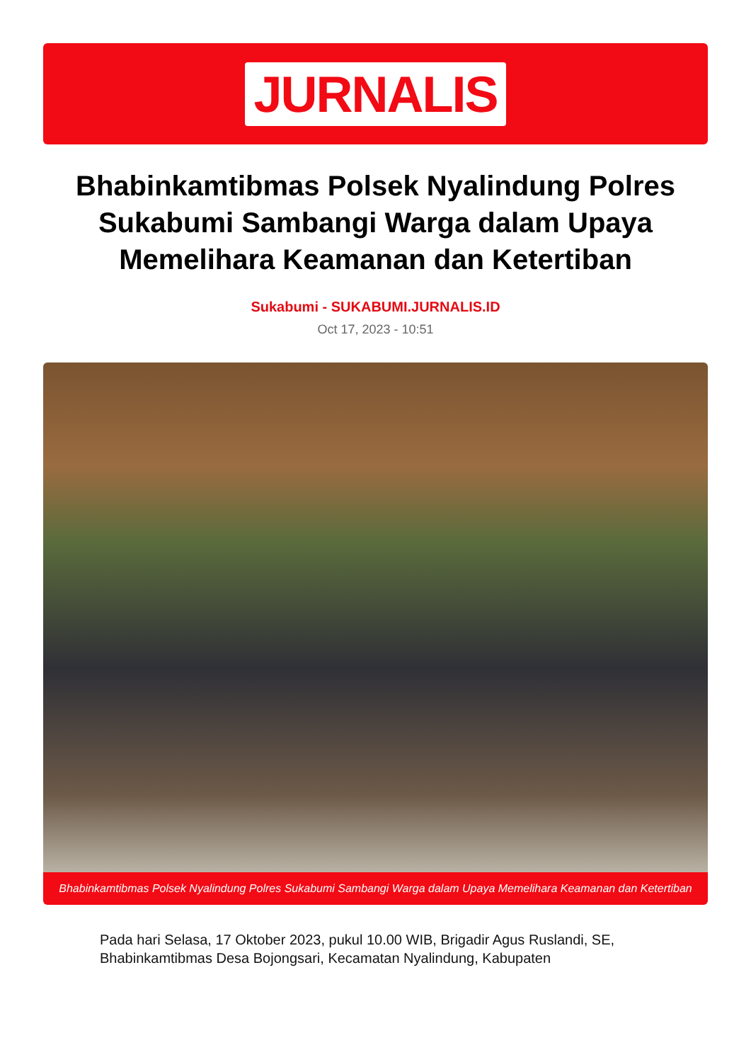JURNALIS
Bhabinkamtibmas Polsek Nyalindung Polres Sukabumi Sambangi Warga dalam Upaya Memelihara Keamanan dan Ketertiban
Sukabumi - SUKABUMI.JURNALIS.ID
Oct 17, 2023 - 10:51
Bhabinkamtibmas Polsek Nyalindung Polres Sukabumi Sambangi Warga dalam Upaya Memelihara Keamanan dan Ketertiban
Pada hari Selasa, 17 Oktober 2023, pukul 10.00 WIB, Brigadir Agus Ruslandi, SE, Bhabinkamtibmas Desa Bojongsari, Kecamatan Nyalindung, Kabupaten